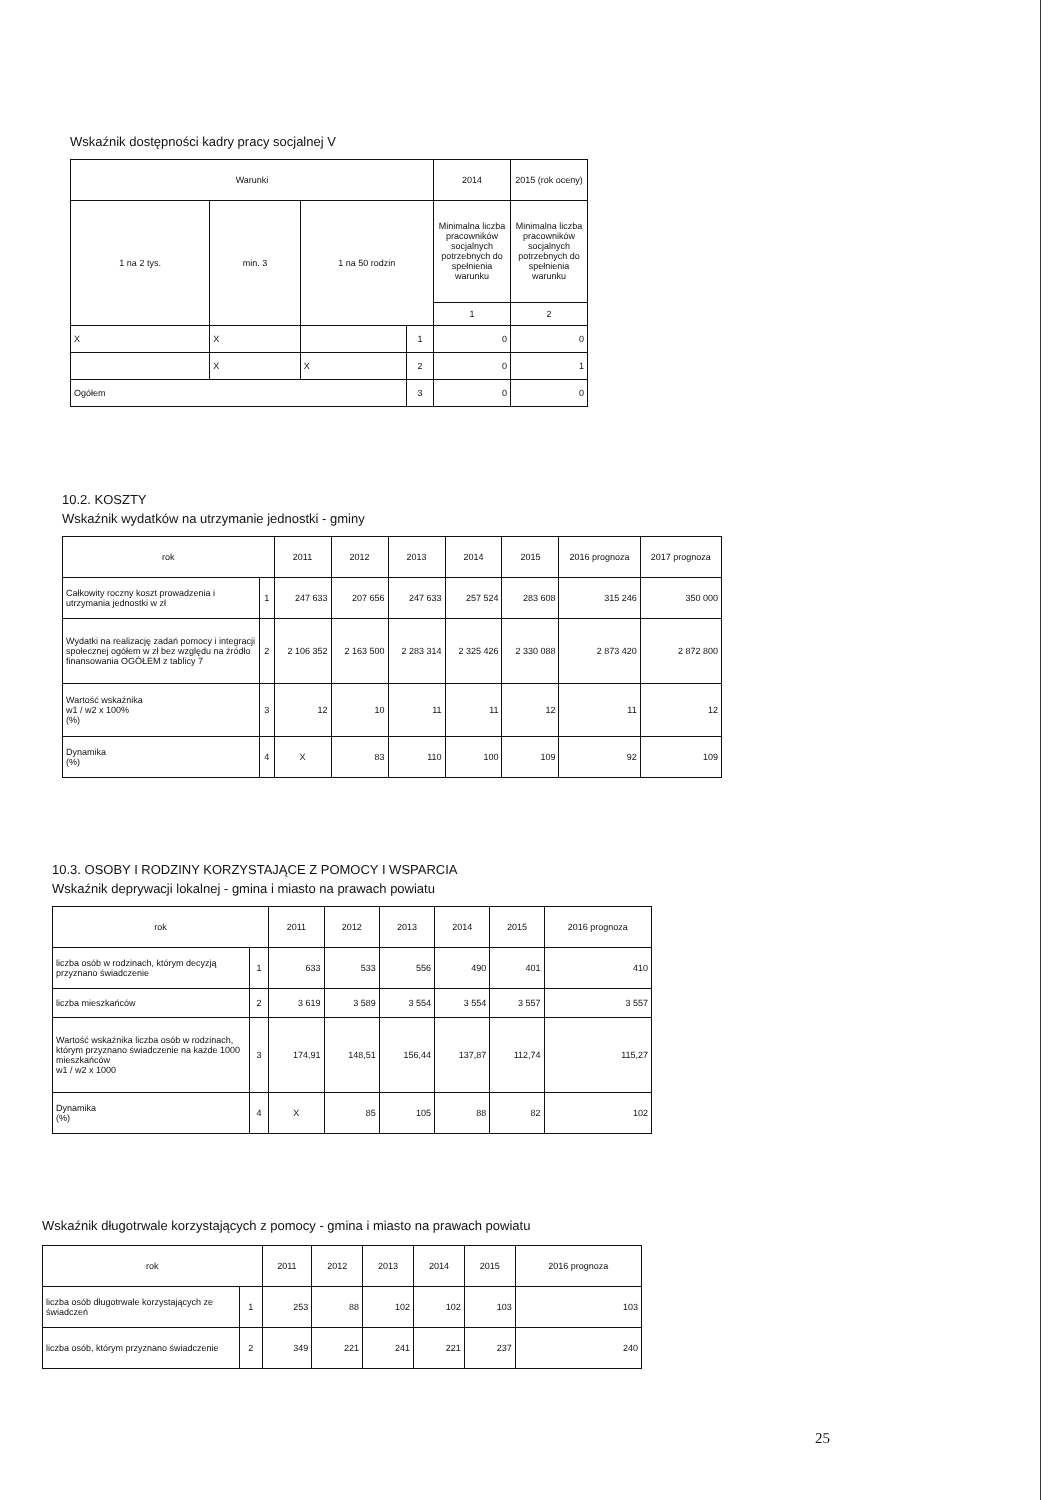Wskaźnik dostępności kadry pracy socjalnej V
| Warunki | | | | 2014 | 2015 (rok oceny) |
| --- | --- | --- | --- | --- | --- |
| 1 na 2 tys. | min. 3 | 1 na 50 rodzin | | Minimalna liczba pracowników socjalnych potrzebnych do spełnienia warunku | Minimalna liczba pracowników socjalnych potrzebnych do spełnienia warunku |
| | | | | 1 | 2 |
| X | X | | 1 | 0 | 0 |
| | X | X | 2 | 0 | 1 |
| Ogółem | | | 3 | 0 | 0 |
10.2. KOSZTY
Wskaźnik wydatków na utrzymanie jednostki - gminy
| rok | | 2011 | 2012 | 2013 | 2014 | 2015 | 2016 prognoza | 2017 prognoza |
| --- | --- | --- | --- | --- | --- | --- | --- | --- |
| Całkowity roczny koszt prowadzenia i utrzymania jednostki w zł | 1 | 247 633 | 207 656 | 247 633 | 257 524 | 283 608 | 315 246 | 350 000 |
| Wydatki na realizację zadań pomocy i integracji społecznej ogółem w zł bez względu na źródło finansowania OGÓŁEM z tablicy 7 | 2 | 2 106 352 | 2 163 500 | 2 283 314 | 2 325 426 | 2 330 088 | 2 873 420 | 2 872 800 |
| Wartość wskaźnika w1 / w2 x 100% (%) | 3 | 12 | 10 | 11 | 11 | 12 | 11 | 12 |
| Dynamika (%) | 4 | X | 83 | 110 | 100 | 109 | 92 | 109 |
10.3. OSOBY I RODZINY KORZYSTAJĄCE Z POMOCY I WSPARCIA
Wskaźnik deprywacji lokalnej - gmina i miasto na prawach powiatu
| rok | | 2011 | 2012 | 2013 | 2014 | 2015 | 2016 prognoza |
| --- | --- | --- | --- | --- | --- | --- | --- |
| liczba osób w rodzinach, którym decyzją przyznano świadczenie | 1 | 633 | 533 | 556 | 490 | 401 | 410 |
| liczba mieszkańców | 2 | 3 619 | 3 589 | 3 554 | 3 554 | 3 557 | 3 557 |
| Wartość wskaźnika liczba osób w rodzinach, którym przyznano świadczenie na każde 1000 mieszkańców w1 / w2 x 1000 | 3 | 174,91 | 148,51 | 156,44 | 137,87 | 112,74 | 115,27 |
| Dynamika (%) | 4 | X | 85 | 105 | 88 | 82 | 102 |
Wskaźnik długotrwale korzystających z pomocy - gmina i miasto na prawach powiatu
| rok | | 2011 | 2012 | 2013 | 2014 | 2015 | 2016 prognoza |
| --- | --- | --- | --- | --- | --- | --- | --- |
| liczba osób długotrwale korzystających ze świadczeń | 1 | 253 | 88 | 102 | 102 | 103 | 103 |
| liczba osób, którym przyznano świadczenie | 2 | 349 | 221 | 241 | 221 | 237 | 240 |
25